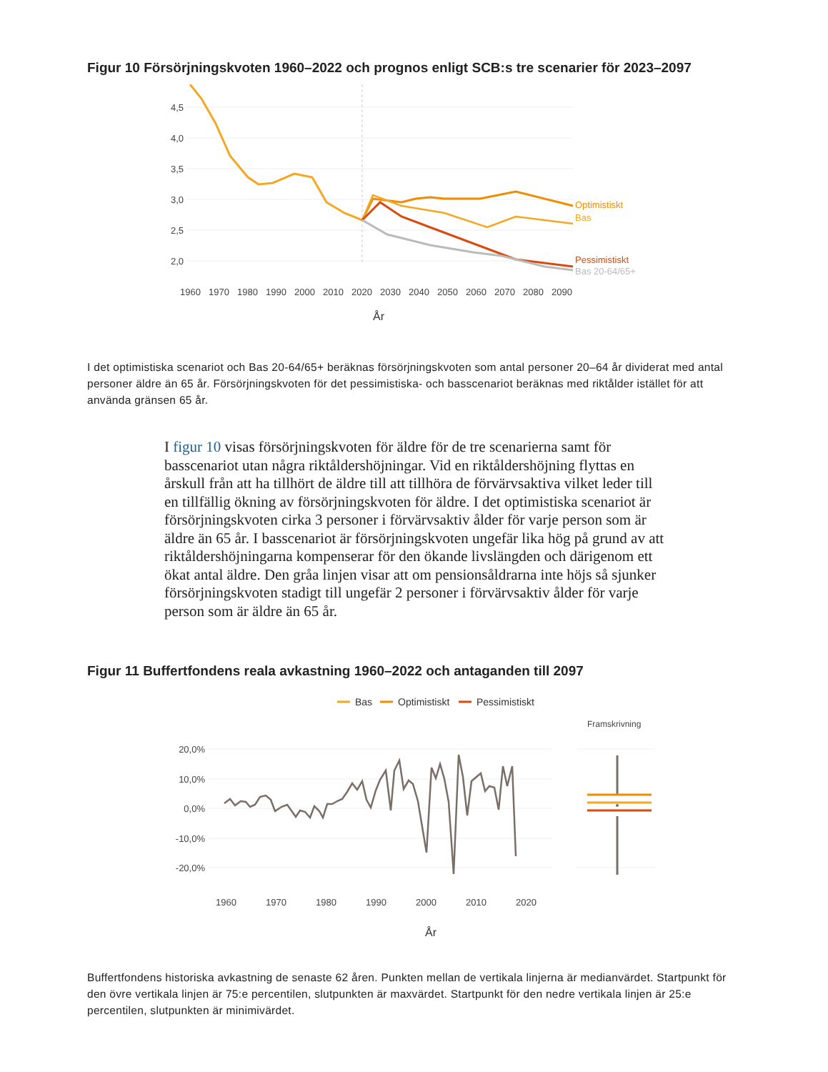Figur 10 Försörjningskvoten 1960–2022 och prognos enligt SCB:s tre scenarier för 2023–2097
4,5
4,0
3,5
3,0
2,5
2,0
Optimistiskt
Bas
Pessimistiskt
Bas 20-64/65+
1960
1970
1980
1990
2000
2010
2020
2030
2040
2050
2060
2070
2080
2090
År
I det optimistiska scenariot och Bas 20-64/65+ beräknas försörjningskvoten som antal personer 20–64 år dividerat med antal personer äldre än 65 år. Försörjningskvoten för det pessimistiska- och basscenariot beräknas med riktålder istället för att använda gränsen 65 år.
I figur 10 visas försörjningskvoten för äldre för de tre scenarierna samt för basscenariot utan några riktåldershöjningar. Vid en riktåldershöjning flyttas en årskull från att ha tillhört de äldre till att tillhöra de förvärvsaktiva vilket leder till en tillfällig ökning av försörjningskvoten för äldre. I det optimistiska scenariot är försörjningskvoten cirka 3 personer i förvärvsaktiv ålder för varje person som är äldre än 65 år. I basscenariot är försörjningskvoten ungefär lika hög på grund av att riktåldershöjningarna kompenserar för den ökande livslängden och därigenom ett ökat antal äldre. Den gråa linjen visar att om pensionsåldrarna inte höjs så sjunker försörjningskvoten stadigt till ungefär 2 personer i förvärvsaktiv ålder för varje person som är äldre än 65 år.
Figur 11 Buffertfondens reala avkastning 1960–2022 och antaganden till 2097
Bas
Optimistiskt
Pessimistiskt
Framskrivning
20,0%
10,0%
0,0%
-10,0%
-20,0%
1960
1970
1980
1990
2000
2010
2020
År
Buffertfondens historiska avkastning de senaste 62 åren. Punkten mellan de vertikala linjerna är medianvärdet. Startpunkt för den övre vertikala linjen är 75:e percentilen, slutpunkten är maxvärdet. Startpunkt för den nedre vertikala linjen är 25:e percentilen, slutpunkten är minimivärdet.